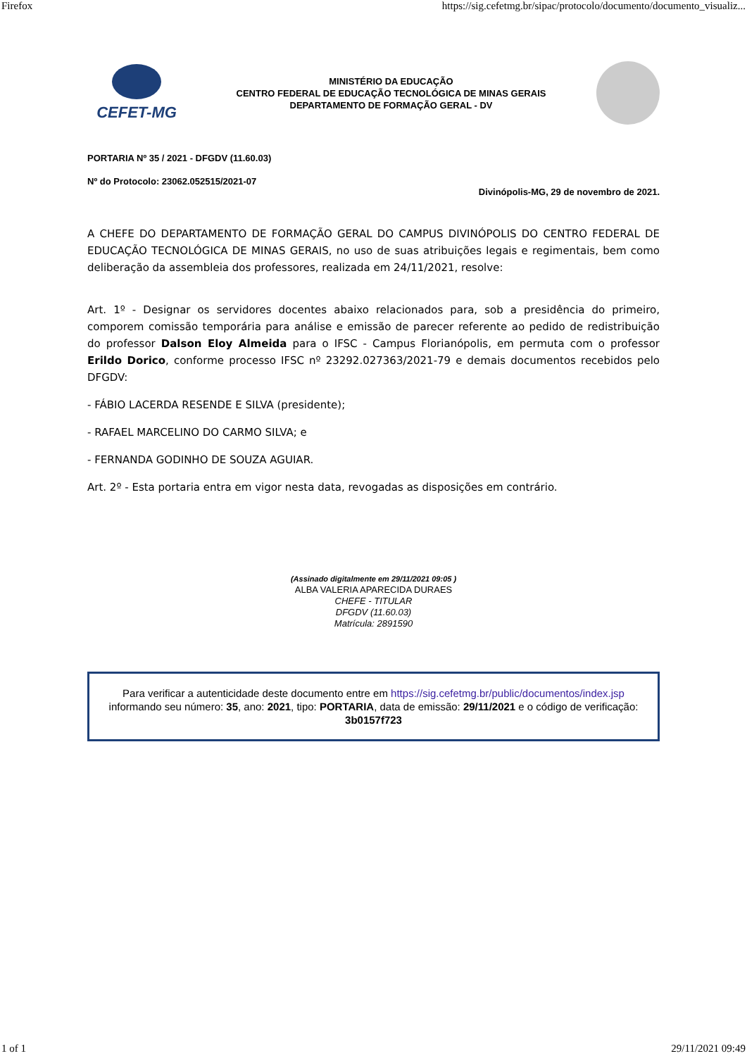Firefox https://sig.cefetmg.br/sipac/protocolo/documento/documento_visualiz...
CEFET-MG
MINISTÉRIO DA EDUCAÇÃO
CENTRO FEDERAL DE EDUCAÇÃO TECNOLÓGICA DE MINAS GERAIS
DEPARTAMENTO DE FORMAÇÃO GERAL - DV
PORTARIA Nº 35 / 2021 - DFGDV (11.60.03)
Nº do Protocolo: 23062.052515/2021-07
Divinópolis-MG, 29 de novembro de 2021.
A CHEFE DO DEPARTAMENTO DE FORMAÇÃO GERAL DO CAMPUS DIVINÓPOLIS DO CENTRO FEDERAL DE EDUCAÇÃO TECNOLÓGICA DE MINAS GERAIS, no uso de suas atribuições legais e regimentais, bem como deliberação da assembleia dos professores, realizada em 24/11/2021, resolve:
Art. 1º - Designar os servidores docentes abaixo relacionados para, sob a presidência do primeiro, comporem comissão temporária para análise e emissão de parecer referente ao pedido de redistribuição do professor Dalson Eloy Almeida para o IFSC - Campus Florianópolis, em permuta com o professor Erildo Dorico, conforme processo IFSC nº 23292.027363/2021-79 e demais documentos recebidos pelo DFGDV:
- FÁBIO LACERDA RESENDE E SILVA (presidente);
- RAFAEL MARCELINO DO CARMO SILVA; e
- FERNANDA GODINHO DE SOUZA AGUIAR.
Art. 2º - Esta portaria entra em vigor nesta data, revogadas as disposições em contrário.
(Assinado digitalmente em 29/11/2021 09:05 )
ALBA VALERIA APARECIDA DURAES
CHEFE - TITULAR
DFGDV (11.60.03)
Matrícula: 2891590
Para verificar a autenticidade deste documento entre em https://sig.cefetmg.br/public/documentos/index.jsp informando seu número: 35, ano: 2021, tipo: PORTARIA, data de emissão: 29/11/2021 e o código de verificação: 3b0157f723
1 of 1 29/11/2021 09:49